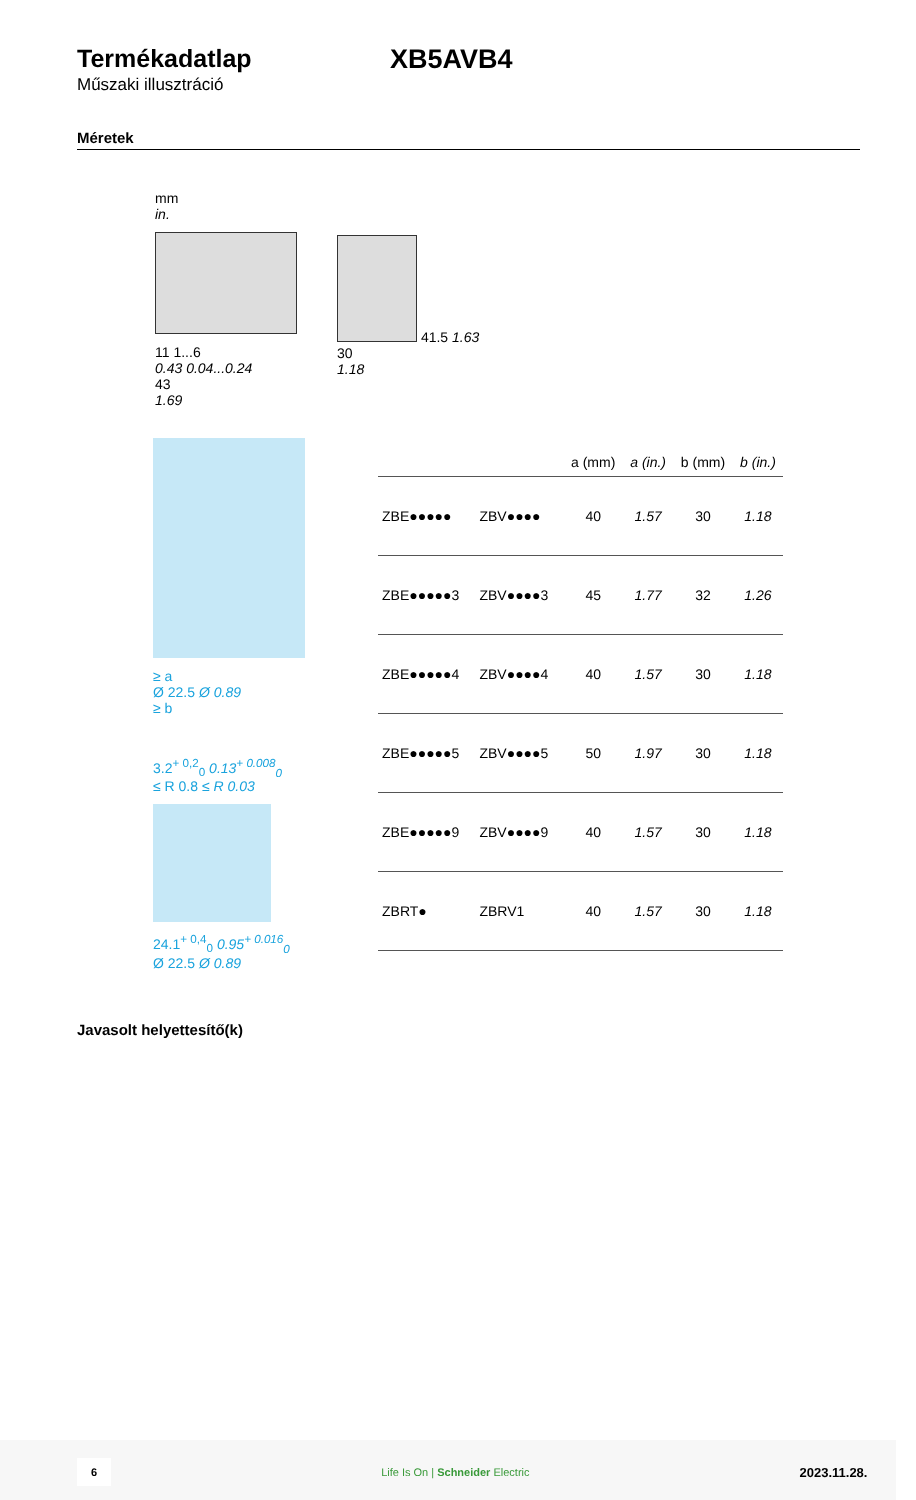Termékadatlap XB5AVB4
Műszaki illusztráció
Méretek
mm
in.
11 1...6
0.43 0.04...0.24
43
1.69
41.5 1.63
30
1.18
≥ a
Ø 22.5 Ø 0.89
≥ b
3.2<sup>+ 0,2</sup><sub>0</sub> 0.13<sup>+ 0.008</sup><sub>0</sub>
≤ R 0.8 ≤ R 0.03
24.1<sup>+ 0,4</sup><sub>0</sub> 0.95<sup>+ 0.016</sup><sub>0</sub>
Ø 22.5 Ø 0.89
| | | a (mm) | a (in.) | b (mm) | b (in.) |
| --- | --- | --- | --- | --- | --- |
| ZBE●●●●● | ZBV●●●● | 40 | 1.57 | 30 | 1.18 |
| ZBE●●●●●3 | ZBV●●●●3 | 45 | 1.77 | 32 | 1.26 |
| ZBE●●●●●4 | ZBV●●●●4 | 40 | 1.57 | 30 | 1.18 |
| ZBE●●●●●5 | ZBV●●●●5 | 50 | 1.97 | 30 | 1.18 |
| ZBE●●●●●9 | ZBV●●●●9 | 40 | 1.57 | 30 | 1.18 |
| ZBRT● | ZBRV1 | 40 | 1.57 | 30 | 1.18 |
Javasolt helyettesítő(k)
6 Life Is On | Schneider Electric 2023.11.28.